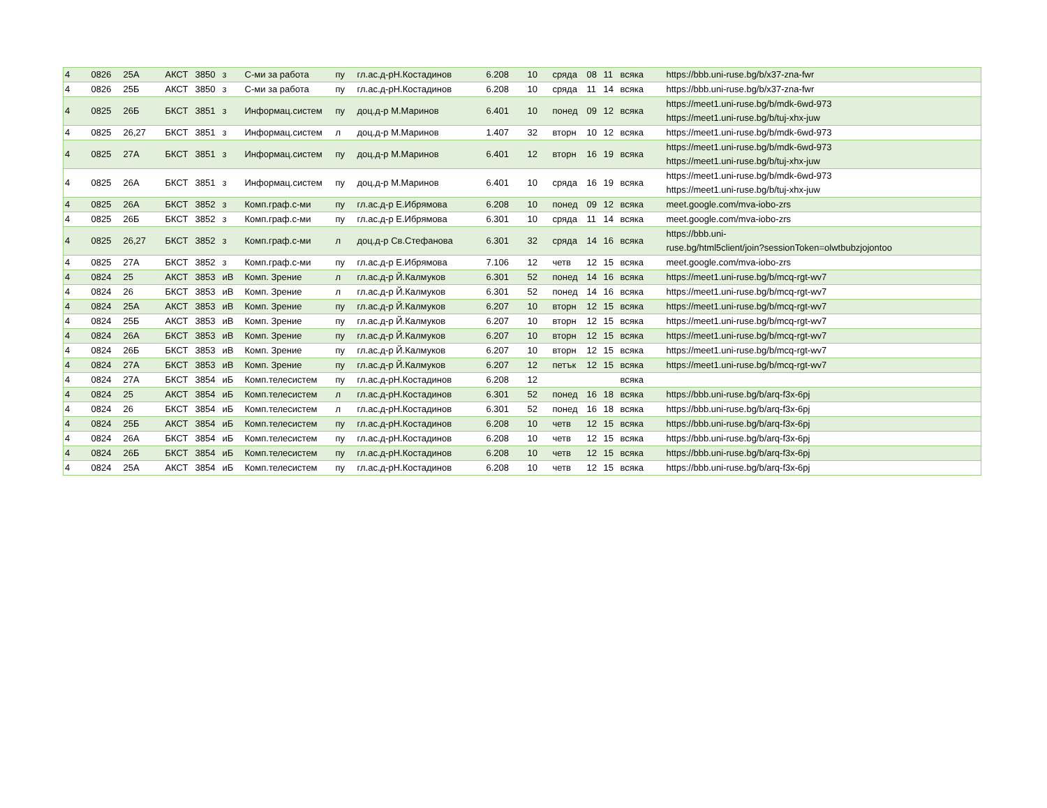| 4 | 0826 | 25А | АКСТ | 3850 | з | С-ми за работа | пу | гл.ас.д-рН.Костадинов | 6.208 | 10 | сряда | 08 | 11 | всяка | https://bbb.uni-ruse.bg/b/x37-zna-fwr |
| 4 | 0826 | 25Б | АКСТ | 3850 | з | С-ми за работа | пу | гл.ас.д-рН.Костадинов | 6.208 | 10 | сряда | 11 | 14 | всяка | https://bbb.uni-ruse.bg/b/x37-zna-fwr |
| 4 | 0825 | 26Б | БКСТ | 3851 | з | Информац.систем | пу | доц.д-р М.Маринов | 6.401 | 10 | понед | 09 | 12 | всяка | https://meet1.uni-ruse.bg/b/mdk-6wd-973 https://meet1.uni-ruse.bg/b/tuj-xhx-juw |
| 4 | 0825 | 26,27 | БКСТ | 3851 | з | Информац.систем | л | доц.д-р М.Маринов | 1.407 | 32 | вторн | 10 | 12 | всяка | https://meet1.uni-ruse.bg/b/mdk-6wd-973 |
| 4 | 0825 | 27А | БКСТ | 3851 | з | Информац.систем | пу | доц.д-р М.Маринов | 6.401 | 12 | вторн | 16 | 19 | всяка | https://meet1.uni-ruse.bg/b/mdk-6wd-973 https://meet1.uni-ruse.bg/b/tuj-xhx-juw |
| 4 | 0825 | 26А | БКСТ | 3851 | з | Информац.систем | пу | доц.д-р М.Маринов | 6.401 | 10 | сряда | 16 | 19 | всяка | https://meet1.uni-ruse.bg/b/mdk-6wd-973 https://meet1.uni-ruse.bg/b/tuj-xhx-juw |
| 4 | 0825 | 26А | БКСТ | 3852 | з | Комп.граф.с-ми | пу | гл.ас.д-р Е.Ибрямова | 6.208 | 10 | понед | 09 | 12 | всяка | meet.google.com/mva-iobo-zrs |
| 4 | 0825 | 26Б | БКСТ | 3852 | з | Комп.граф.с-ми | пу | гл.ас.д-р Е.Ибрямова | 6.301 | 10 | сряда | 11 | 14 | всяка | meet.google.com/mva-iobo-zrs |
| 4 | 0825 | 26,27 | БКСТ | 3852 | з | Комп.граф.с-ми | л | доц.д-р Св.Стефанова | 6.301 | 32 | сряда | 14 | 16 | всяка | https://bbb.uni- ruse.bg/html5client/join?sessionToken=olwtbubzjojontoo |
| 4 | 0825 | 27А | БКСТ | 3852 | з | Комп.граф.с-ми | пу | гл.ас.д-р Е.Ибрямова | 7.106 | 12 | четв | 12 | 15 | всяка | meet.google.com/mva-iobo-zrs |
| 4 | 0824 | 25 | АКСТ | 3853 | иВ | Комп. Зрение | л | гл.ас.д-р Й.Калмуков | 6.301 | 52 | понед | 14 | 16 | всяка | https://meet1.uni-ruse.bg/b/mcq-rgt-wv7 |
| 4 | 0824 | 26 | БКСТ | 3853 | иВ | Комп. Зрение | л | гл.ас.д-р Й.Калмуков | 6.301 | 52 | понед | 14 | 16 | всяка | https://meet1.uni-ruse.bg/b/mcq-rgt-wv7 |
| 4 | 0824 | 25А | АКСТ | 3853 | иВ | Комп. Зрение | пу | гл.ас.д-р Й.Калмуков | 6.207 | 10 | вторн | 12 | 15 | всяка | https://meet1.uni-ruse.bg/b/mcq-rgt-wv7 |
| 4 | 0824 | 25Б | АКСТ | 3853 | иВ | Комп. Зрение | пу | гл.ас.д-р Й.Калмуков | 6.207 | 10 | вторн | 12 | 15 | всяка | https://meet1.uni-ruse.bg/b/mcq-rgt-wv7 |
| 4 | 0824 | 26А | БКСТ | 3853 | иВ | Комп. Зрение | пу | гл.ас.д-р Й.Калмуков | 6.207 | 10 | вторн | 12 | 15 | всяка | https://meet1.uni-ruse.bg/b/mcq-rgt-wv7 |
| 4 | 0824 | 26Б | БКСТ | 3853 | иВ | Комп. Зрение | пу | гл.ас.д-р Й.Калмуков | 6.207 | 10 | вторн | 12 | 15 | всяка | https://meet1.uni-ruse.bg/b/mcq-rgt-wv7 |
| 4 | 0824 | 27А | БКСТ | 3853 | иВ | Комп. Зрение | пу | гл.ас.д-р Й.Калмуков | 6.207 | 12 | петък | 12 | 15 | всяка | https://meet1.uni-ruse.bg/b/mcq-rgt-wv7 |
| 4 | 0824 | 27А | БКСТ | 3854 | иБ | Комп.телесистем | пу | гл.ас.д-рН.Костадинов | 6.208 | 12 | | | | всяка | |
| 4 | 0824 | 25 | АКСТ | 3854 | иБ | Комп.телесистем | л | гл.ас.д-рН.Костадинов | 6.301 | 52 | понед | 16 | 18 | всяка | https://bbb.uni-ruse.bg/b/arq-f3x-6pj |
| 4 | 0824 | 26 | БКСТ | 3854 | иБ | Комп.телесистем | л | гл.ас.д-рН.Костадинов | 6.301 | 52 | понед | 16 | 18 | всяка | https://bbb.uni-ruse.bg/b/arq-f3x-6pj |
| 4 | 0824 | 25Б | АКСТ | 3854 | иБ | Комп.телесистем | пу | гл.ас.д-рН.Костадинов | 6.208 | 10 | четв | 12 | 15 | всяка | https://bbb.uni-ruse.bg/b/arq-f3x-6pj |
| 4 | 0824 | 26А | БКСТ | 3854 | иБ | Комп.телесистем | пу | гл.ас.д-рН.Костадинов | 6.208 | 10 | четв | 12 | 15 | всяка | https://bbb.uni-ruse.bg/b/arq-f3x-6pj |
| 4 | 0824 | 26Б | БКСТ | 3854 | иБ | Комп.телесистем | пу | гл.ас.д-рН.Костадинов | 6.208 | 10 | четв | 12 | 15 | всяка | https://bbb.uni-ruse.bg/b/arq-f3x-6pj |
| 4 | 0824 | 25А | АКСТ | 3854 | иБ | Комп.телесистем | пу | гл.ас.д-рН.Костадинов | 6.208 | 10 | четв | 12 | 15 | всяка | https://bbb.uni-ruse.bg/b/arq-f3x-6pj |